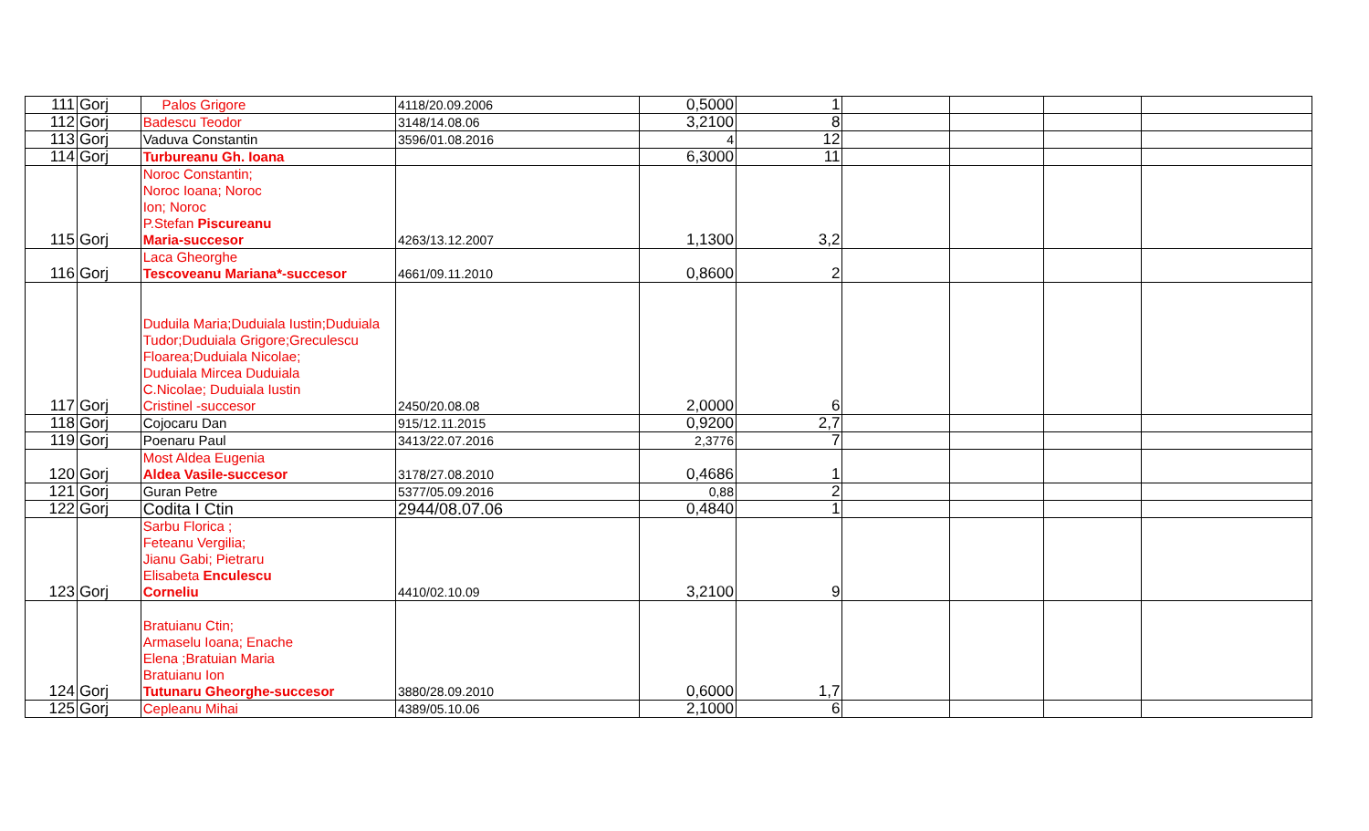| 111 | Gorj | Palos Grigore | 4118/20.09.2006 | 0,5000 | 1 | | | | |
| 112 | Gorj | Badescu Teodor | 3148/14.08.06 | 3,2100 | 8 | | | | |
| 113 | Gorj | Vaduva Constantin | 3596/01.08.2016 | 4 | 12 | | | | |
| 114 | Gorj | Turbureanu Gh. Ioana | | 6,3000 | 11 | | | | |
| 115 | Gorj | Noroc Constantin; Noroc Ioana; Noroc Ion; Noroc P.Stefan Piscureanu Maria-succesor | 4263/13.12.2007 | 1,1300 | 3,2 | | | | |
| 116 | Gorj | Laca Gheorghe Tescoveanu Mariana*-succesor | 4661/09.11.2010 | 0,8600 | 2 | | | | |
| 117 | Gorj | Duduila Maria;Duduiala Iustin;Duduiala Tudor;Duduiala Grigore;Greculescu Floarea;Duduiala Nicolae; Duduiala Mircea Duduiala C.Nicolae; Duduiala Iustin Cristinel -succesor | 2450/20.08.08 | 2,0000 | 6 | | | | |
| 118 | Gorj | Cojocaru Dan | 915/12.11.2015 | 0,9200 | 2,7 | | | | |
| 119 | Gorj | Poenaru Paul | 3413/22.07.2016 | 2,3776 | 7 | | | | |
| 120 | Gorj | Most Aldea Eugenia Aldea Vasile-succesor | 3178/27.08.2010 | 0,4686 | 1 | | | | |
| 121 | Gorj | Guran Petre | 5377/05.09.2016 | 0,88 | 2 | | | | |
| 122 | Gorj | Codita I Ctin | 2944/08.07.06 | 0,4840 | 1 | | | | |
| 123 | Gorj | Sarbu Florica ; Feteanu Vergilia; Jianu Gabi; Pietraru Elisabeta Enculescu Corneliu | 4410/02.10.09 | 3,2100 | 9 | | | | |
| 124 | Gorj | Bratuianu Ctin; Armaselu Ioana; Enache Elena ;Bratuian Maria Bratuianu Ion Tutunaru Gheorghe-succesor | 3880/28.09.2010 | 0,6000 | 1,7 | | | | |
| 125 | Gorj | Cepleanu Mihai | 4389/05.10.06 | 2,1000 | 6 | | | | |